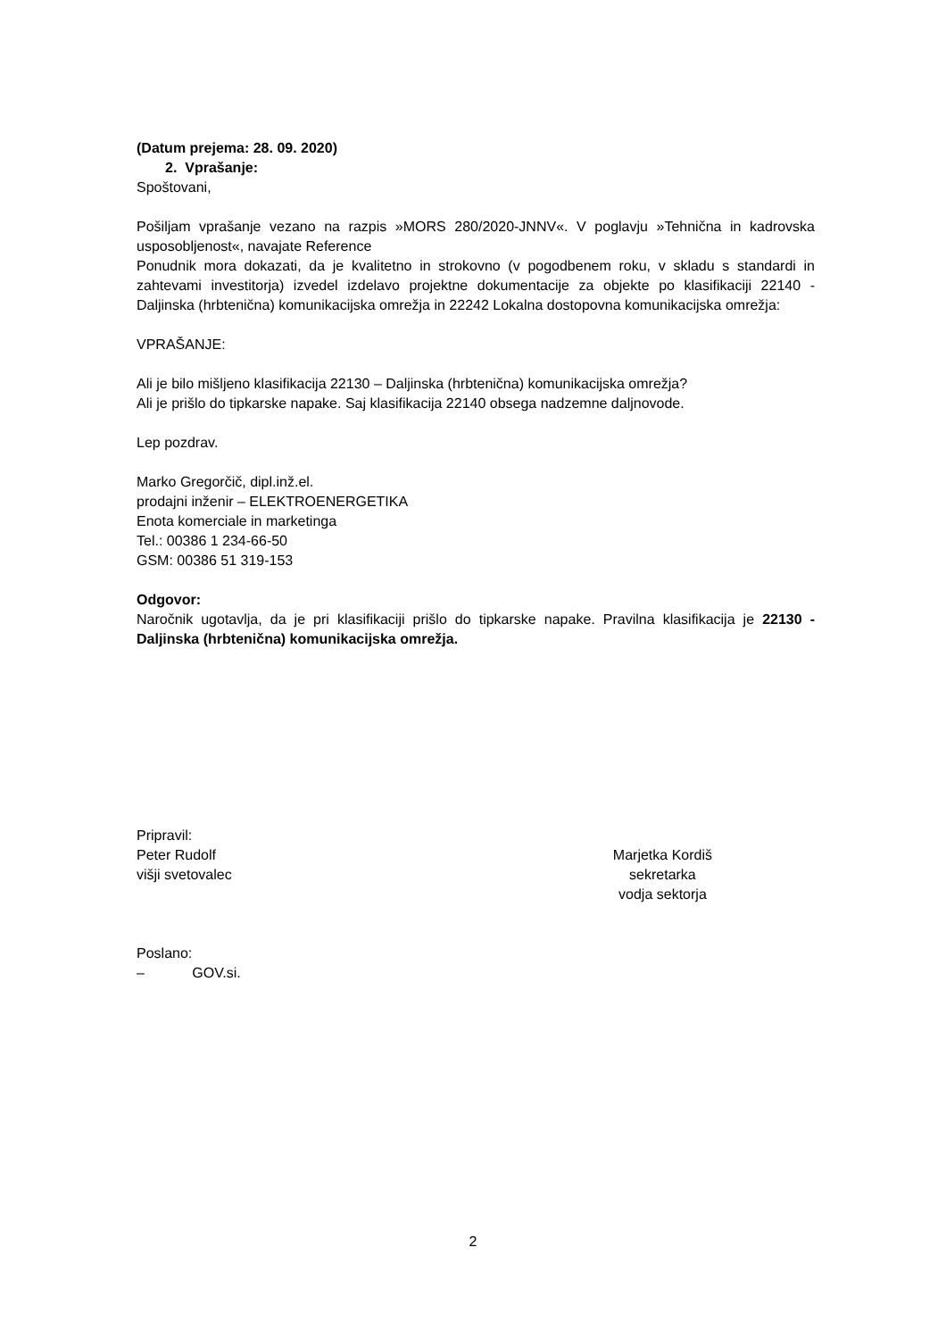(Datum prejema: 28. 09. 2020)
2. Vprašanje:
Spoštovani,
Pošiljam vprašanje vezano na razpis »MORS 280/2020-JNNV«. V poglavju »Tehnična in kadrovska usposobljenost«, navajate Reference
Ponudnik mora dokazati, da je kvalitetno in strokovno (v pogodbenem roku, v skladu s standardi in zahtevami investitorja) izvedel izdelavo projektne dokumentacije za objekte po klasifikaciji 22140 - Daljinska (hrbtenična) komunikacijska omrežja in 22242 Lokalna dostopovna komunikacijska omrežja:
VPRAŠANJE:
Ali je bilo mišljeno klasifikacija 22130 – Daljinska (hrbtenična) komunikacijska omrežja?
Ali je prišlo do tipkarske napake. Saj klasifikacija 22140 obsega nadzemne daljnovode.
Lep pozdrav.
Marko Gregorčič, dipl.inž.el.
prodajni inženir – ELEKTROENERGETIKA
Enota komerciale in marketinga
Tel.: 00386 1 234-66-50
GSM: 00386 51 319-153
Odgovor:
Naročnik ugotavlja, da je pri klasifikaciji prišlo do tipkarske napake. Pravilna klasifikacija je 22130 - Daljinska (hrbtenična) komunikacijska omrežja.
Pripravil:
Peter Rudolf
višji svetovalec
Marjetka Kordiš
sekretarka
vodja sektorja
Poslano:
– GOV.si.
2